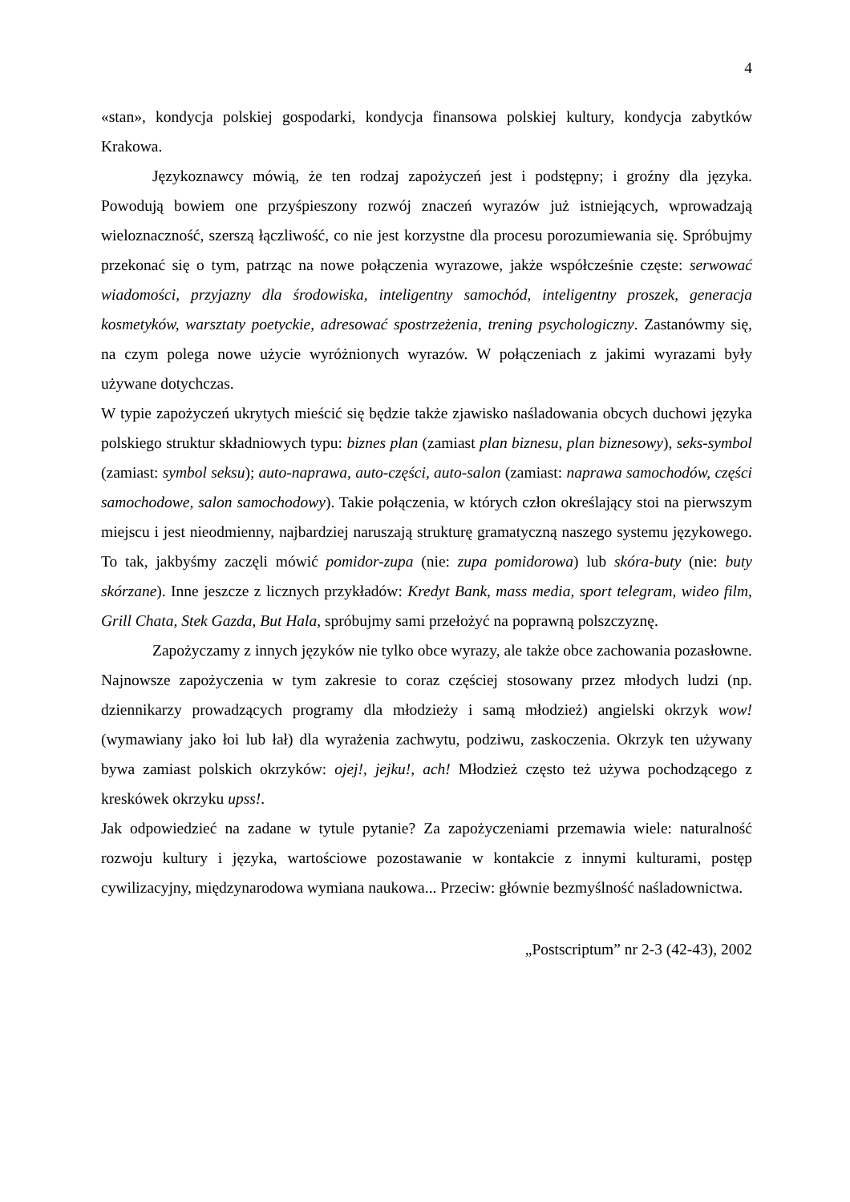4
«stan», kondycja polskiej gospodarki, kondycja finansowa polskiej kultury, kondycja zabytków Krakowa.
Językoznawcy mówią, że ten rodzaj zapożyczeń jest i podstępny; i groźny dla języka. Powodują bowiem one przyśpieszony rozwój znaczeń wyrazów już istniejących, wprowadzają wieloznaczność, szerszą łączliwość, co nie jest korzystne dla procesu porozumiewania się. Spróbujmy przekonać się o tym, patrząc na nowe połączenia wyrazowe, jakże współcześnie częste: serwować wiadomości, przyjazny dla środowiska, inteligentny samochód, inteligentny proszek, generacja kosmetyków, warsztaty poetyckie, adresować spostrzeżenia, trening psychologiczny. Zastanówmy się, na czym polega nowe użycie wyróżnionych wyrazów. W połączeniach z jakimi wyrazami były używane dotychczas.
W typie zapożyczeń ukrytych mieścić się będzie także zjawisko naśladowania obcych duchowi języka polskiego struktur składniowych typu: biznes plan (zamiast plan biznesu, plan biznesowy), seks-symbol (zamiast: symbol seksu); auto-naprawa, auto-części, auto-salon (zamiast: naprawa samochodów, części samochodowe, salon samochodowy). Takie połączenia, w których człon określający stoi na pierwszym miejscu i jest nieodmienny, najbardziej naruszają strukturę gramatyczną naszego systemu językowego. To tak, jakbyśmy zaczęli mówić pomidor-zupa (nie: zupa pomidorowa) lub skóra-buty (nie: buty skórzane). Inne jeszcze z licznych przykładów: Kredyt Bank, mass media, sport telegram, wideo film, Grill Chata, Stek Gazda, But Hala, spróbujmy sami przełożyć na poprawną polszczyznę.
Zapożyczamy z innych języków nie tylko obce wyrazy, ale także obce zachowania pozasłowne. Najnowsze zapożyczenia w tym zakresie to coraz częściej stosowany przez młodych ludzi (np. dziennikarzy prowadzących programy dla młodzieży i samą młodzież) angielski okrzyk wow! (wymawiany jako łoi lub łał) dla wyrażenia zachwytu, podziwu, zaskoczenia. Okrzyk ten używany bywa zamiast polskich okrzyków: ojej!, jejku!, ach! Młodzież często też używa pochodzącego z kreskówek okrzyku upss!.
Jak odpowiedzieć na zadane w tytule pytanie? Za zapożyczeniami przemawia wiele: naturalność rozwoju kultury i języka, wartościowe pozostawanie w kontakcie z innymi kulturami, postęp cywilizacyjny, międzynarodowa wymiana naukowa... Przeciw: głównie bezmyślność naśladownictwa.
„Postscriptum” nr 2-3 (42-43), 2002